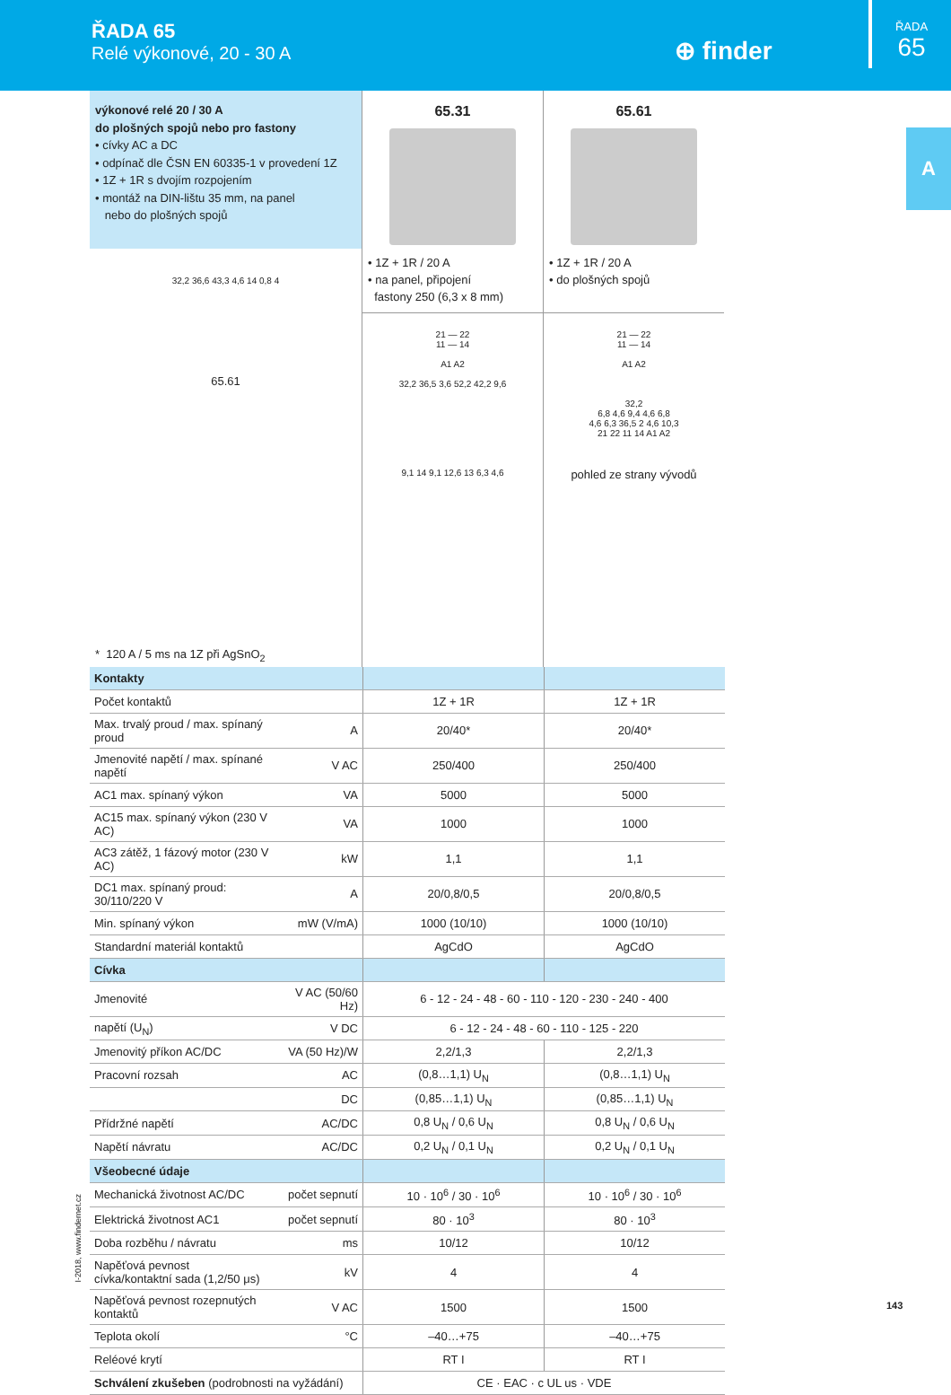ŘADA 65
Relé výkonové, 20 - 30 A
⊕ finder
ŘADA
65
A
výkonové relé 20 / 30 A
do plošných spojů nebo pro fastony
• cívky AC a DC
• odpínač dle ČSN EN 60335-1 v provedení 1Z
• 1Z + 1R s dvojím rozpojením
• montáž na DIN-lištu 35 mm, na panel
nebo do plošných spojů
32,2 36,6 43,3 4,6 14 0,8 4
65.61
* 120 A / 5 ms na 1Z při AgSnO<sub>2</sub>
65.31
• 1Z + 1R / 20 A
• na panel, připojení
fastony 250 (6,3 x 8 mm)
21 — 22
11 — 14
A1 A2
32,2 36,5 3,6 52,2 42,2 9,6
9,1 14 9,1 12,6 13 6,3 4,6
65.61
• 1Z + 1R / 20 A
• do plošných spojů
21 — 22
11 — 14
A1 A2
32,2
6,8 4,6 9,4 4,6 6,8
4,6 6,3 36,5 2 4,6 10,3
21 22 11 14 A1 A2
pohled ze strany vývodů
| Kontakty | | | |
| Počet kontaktů | | 1Z + 1R | 1Z + 1R |
| Max. trvalý proud / max. spínaný proud | A | 20/40* | 20/40* |
| Jmenovité napětí / max. spínané napětí | V AC | 250/400 | 250/400 |
| AC1 max. spínaný výkon | VA | 5000 | 5000 |
| AC15 max. spínaný výkon (230 V AC) | VA | 1000 | 1000 |
| AC3 zátěž, 1 fázový motor (230 V AC) | kW | 1,1 | 1,1 |
| DC1 max. spínaný proud: 30/110/220 V | A | 20/0,8/0,5 | 20/0,8/0,5 |
| Min. spínaný výkon | mW (V/mA) | 1000 (10/10) | 1000 (10/10) |
| Standardní materiál kontaktů | | AgCdO | AgCdO |
| Cívka | | | |
| Jmenovité | V AC (50/60 Hz) | 6 - 12 - 24 - 48 - 60 - 110 - 120 - 230 - 240 - 400 | |
| napětí (U<sub>N</sub>) | V DC | 6 - 12 - 24 - 48 - 60 - 110 - 125 - 220 | |
| Jmenovitý příkon AC/DC | VA (50 Hz)/W | 2,2/1,3 | 2,2/1,3 |
| Pracovní rozsah | AC | (0,8…1,1) U<sub>N</sub> | (0,8…1,1) U<sub>N</sub> |
| | DC | (0,85…1,1) U<sub>N</sub> | (0,85…1,1) U<sub>N</sub> |
| Přídržné napětí | AC/DC | 0,8 U<sub>N</sub> / 0,6 U<sub>N</sub> | 0,8 U<sub>N</sub> / 0,6 U<sub>N</sub> |
| Napětí návratu | AC/DC | 0,2 U<sub>N</sub> / 0,1 U<sub>N</sub> | 0,2 U<sub>N</sub> / 0,1 U<sub>N</sub> |
| Všeobecné údaje | | | |
| Mechanická životnost AC/DC | počet sepnutí | 10 · 10<sup>6</sup> / 30 · 10<sup>6</sup> | 10 · 10<sup>6</sup> / 30 · 10<sup>6</sup> |
| Elektrická životnost AC1 | počet sepnutí | 80 · 10<sup>3</sup> | 80 · 10<sup>3</sup> |
| Doba rozběhu / návratu | ms | 10/12 | 10/12 |
| Napěťová pevnost cívka/kontaktní sada (1,2/50 μs) | kV | 4 | 4 |
| Napěťová pevnost rozepnutých kontaktů | V AC | 1500 | 1500 |
| Teplota okolí | °C | –40…+75 | –40…+75 |
| Reléové krytí | | RT I | RT I |
| Schválení zkušeben (podrobnosti na vyžádání) | | CE · EAC · c UL us · VDE | |
I-2018, www.findernet.cz
143